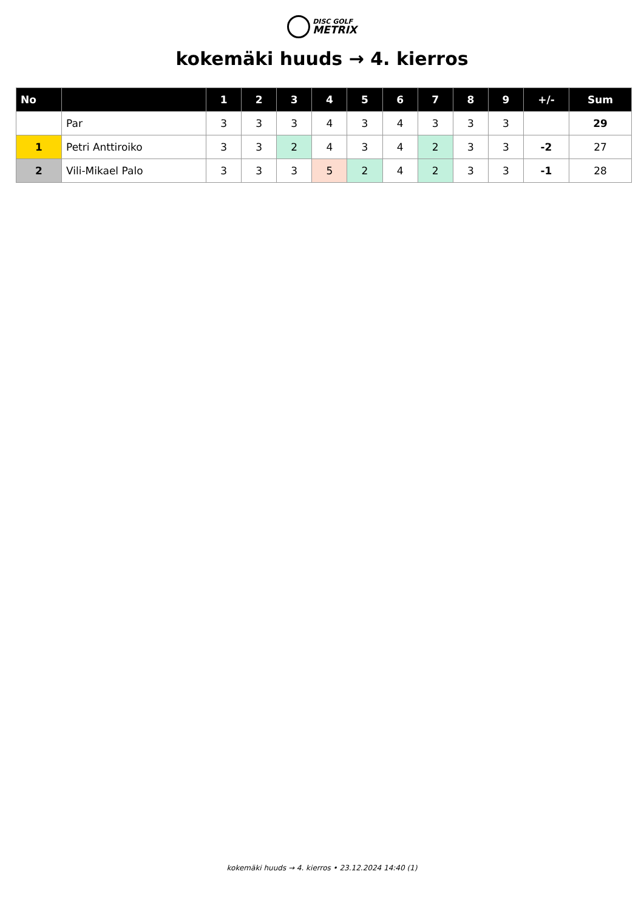DISC GOLF
METRIX
kokemäki huuds → 4. kierros
| No | | 1 | 2 | 3 | 4 | 5 | 6 | 7 | 8 | 9 | +/- | Sum |
| --- | --- | --- | --- | --- | --- | --- | --- | --- | --- | --- | --- | --- |
| | Par | 3 | 3 | 3 | 4 | 3 | 4 | 3 | 3 | 3 | | 29 |
| 1 | Petri Anttiroiko | 3 | 3 | 2 | 4 | 3 | 4 | 2 | 3 | 3 | -2 | 27 |
| 2 | Vili-Mikael Palo | 3 | 3 | 3 | 5 | 2 | 4 | 2 | 3 | 3 | -1 | 28 |
kokemäki huuds → 4. kierros • 23.12.2024 14:40 (1)